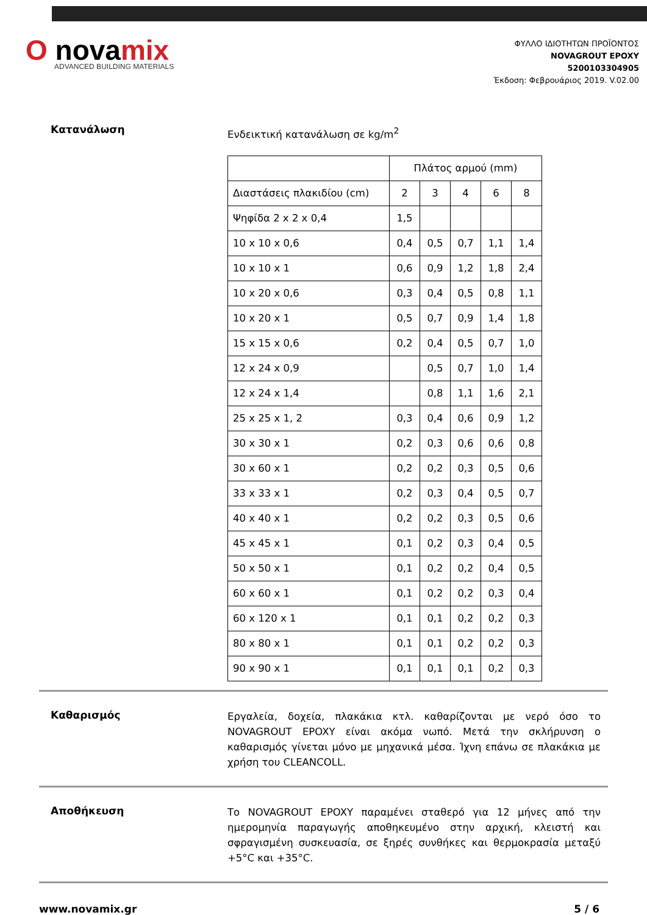O novamix
ADVANCED BUILDING MATERIALS
ΦΥΛΛΟ ΙΔΙΟΤΗΤΩΝ ΠΡΟΪΟΝΤΟΣ
NOVAGROUT EPOXY
5200103304905
Έκδοση: Φεβρουάριος 2019. V.02.00
Κατανάλωση
Ενδεικτική κατανάλωση σε kg/m<sup>2</sup>
| | Πλάτος αρμού (mm) | | | | |
| Διαστάσεις πλακιδίου (cm) | 2 | 3 | 4 | 6 | 8 |
| Ψηφίδα 2 x 2 x 0,4 | 1,5 | | | | |
| 10 x 10 x 0,6 | 0,4 | 0,5 | 0,7 | 1,1 | 1,4 |
| 10 x 10 x 1 | 0,6 | 0,9 | 1,2 | 1,8 | 2,4 |
| 10 x 20 x 0,6 | 0,3 | 0,4 | 0,5 | 0,8 | 1,1 |
| 10 x 20 x 1 | 0,5 | 0,7 | 0,9 | 1,4 | 1,8 |
| 15 x 15 x 0,6 | 0,2 | 0,4 | 0,5 | 0,7 | 1,0 |
| 12 x 24 x 0,9 | | 0,5 | 0,7 | 1,0 | 1,4 |
| 12 x 24 x 1,4 | | 0,8 | 1,1 | 1,6 | 2,1 |
| 25 x 25 x 1, 2 | 0,3 | 0,4 | 0,6 | 0,9 | 1,2 |
| 30 x 30 x 1 | 0,2 | 0,3 | 0,6 | 0,6 | 0,8 |
| 30 x 60 x 1 | 0,2 | 0,2 | 0,3 | 0,5 | 0,6 |
| 33 x 33 x 1 | 0,2 | 0,3 | 0,4 | 0,5 | 0,7 |
| 40 x 40 x 1 | 0,2 | 0,2 | 0,3 | 0,5 | 0,6 |
| 45 x 45 x 1 | 0,1 | 0,2 | 0,3 | 0,4 | 0,5 |
| 50 x 50 x 1 | 0,1 | 0,2 | 0,2 | 0,4 | 0,5 |
| 60 x 60 x 1 | 0,1 | 0,2 | 0,2 | 0,3 | 0,4 |
| 60 x 120 x 1 | 0,1 | 0,1 | 0,2 | 0,2 | 0,3 |
| 80 x 80 x 1 | 0,1 | 0,1 | 0,2 | 0,2 | 0,3 |
| 90 x 90 x 1 | 0,1 | 0,1 | 0,1 | 0,2 | 0,3 |
Καθαρισμός
Εργαλεία, δοχεία, πλακάκια κτλ. καθαρίζονται με νερό όσο το NOVAGROUT EPOXY είναι ακόμα νωπό. Μετά την σκλήρυνση ο καθαρισμός γίνεται μόνο με μηχανικά μέσα. Ίχνη επάνω σε πλακάκια με χρήση του CLEANCOLL.
Αποθήκευση
Το NOVAGROUT EPOXY παραμένει σταθερό για 12 μήνες από την ημερομηνία παραγωγής αποθηκευμένο στην αρχική, κλειστή και σφραγισμένη συσκευασία, σε ξηρές συνθήκες και θερμοκρασία μεταξύ +5°C και +35°C.
www.novamix.gr 5 / 6